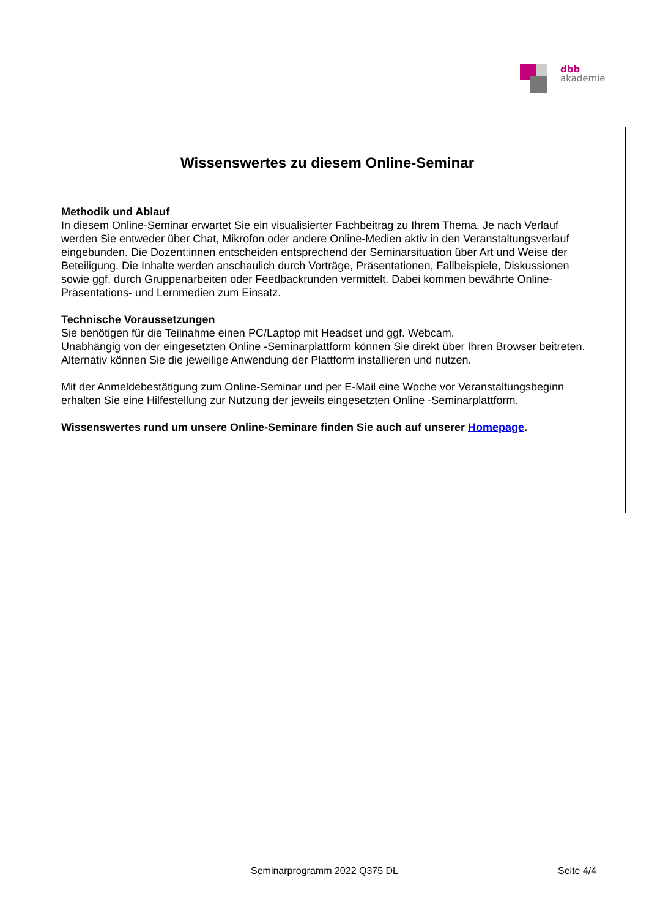dbb
akademie
Wissenswertes zu diesem Online-Seminar
Methodik und Ablauf
In diesem Online-Seminar erwartet Sie ein visualisierter Fachbeitrag zu Ihrem Thema. Je nach Verlauf werden Sie entweder über Chat, Mikrofon oder andere Online-Medien aktiv in den Veranstaltungsverlauf eingebunden. Die Dozent:innen entscheiden entsprechend der Seminarsituation über Art und Weise der Beteiligung. Die Inhalte werden anschaulich durch Vorträge, Präsentationen, Fallbeispiele, Diskussionen sowie ggf. durch Gruppenarbeiten oder Feedbackrunden vermittelt. Dabei kommen bewährte Online-Präsentations- und Lernmedien zum Einsatz.
Technische Voraussetzungen
Sie benötigen für die Teilnahme einen PC/Laptop mit Headset und ggf. Webcam.
Unabhängig von der eingesetzten Online -Seminarplattform können Sie direkt über Ihren Browser beitreten. Alternativ können Sie die jeweilige Anwendung der Plattform installieren und nutzen.
Mit der Anmeldebestätigung zum Online-Seminar und per E-Mail eine Woche vor Veranstaltungsbeginn erhalten Sie eine Hilfestellung zur Nutzung der jeweils eingesetzten Online -Seminarplattform.
Wissenswertes rund um unsere Online-Seminare finden Sie auch auf unserer Homepage.
Seminarprogramm 2022 Q375 DL Seite 4/4